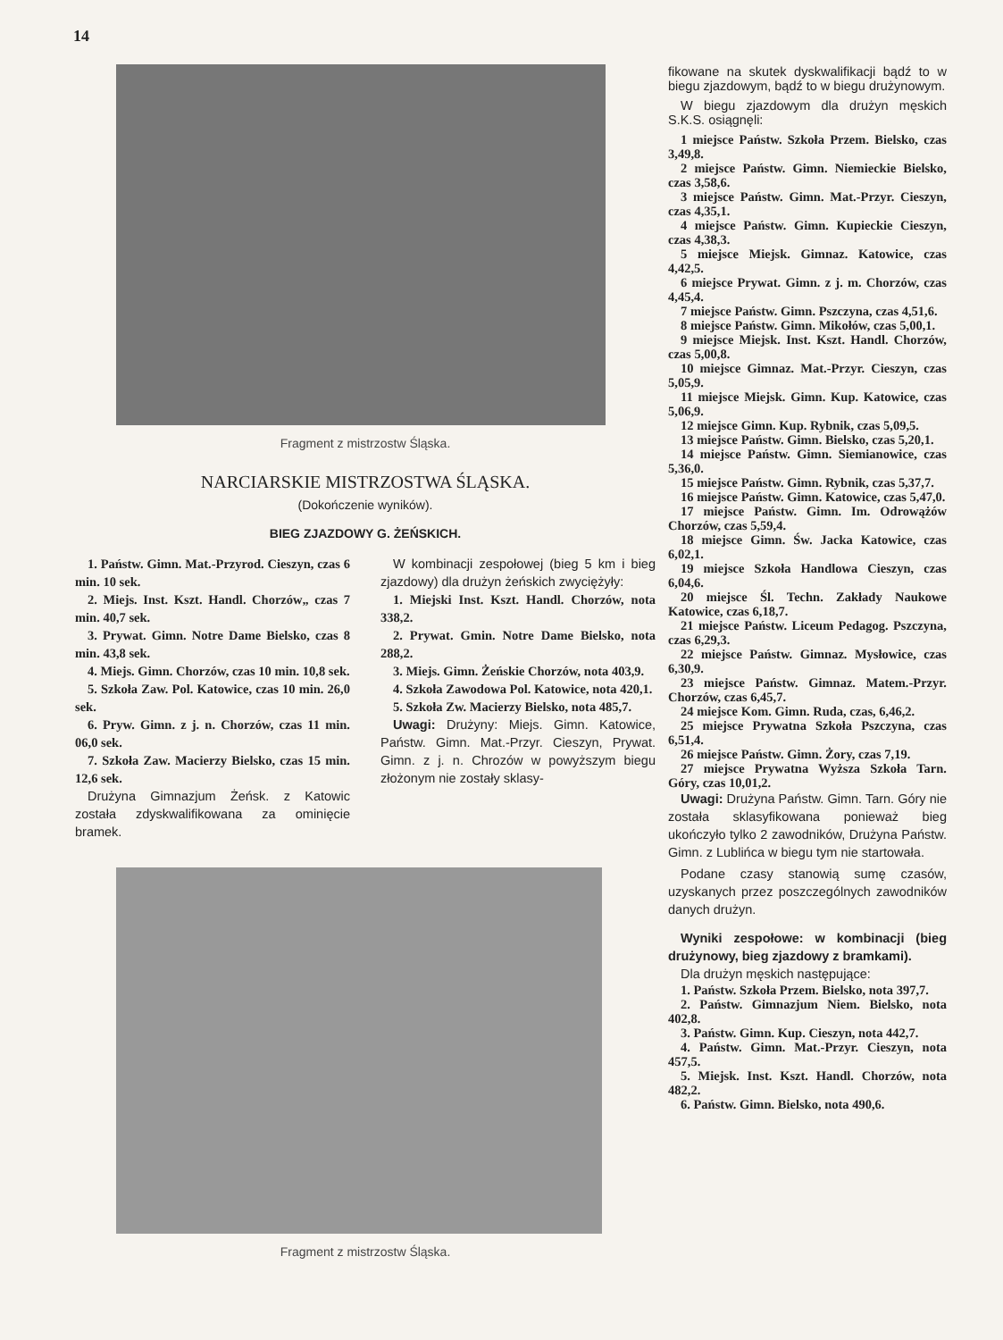14
Fragment z mistrzostw Śląska.
NARCIARSKIE MISTRZOSTWA ŚLĄSKA.
(Dokończenie wyników).
BIEG ZJAZDOWY G. ŻEŃSKICH.
1. Państw. Gimn. Mat.-Przyrod. Cieszyn, czas 6 min. 10 sek.
2. Miejs. Inst. Kszt. Handl. Chorzów„ czas 7 min. 40,7 sek.
3. Prywat. Gimn. Notre Dame Bielsko, czas 8 min. 43,8 sek.
4. Miejs. Gimn. Chorzów, czas 10 min. 10,8 sek.
5. Szkoła Zaw. Pol. Katowice, czas 10 min. 26,0 sek.
6. Pryw. Gimn. z j. n. Chorzów, czas 11 min. 06,0 sek.
7. Szkoła Zaw. Macierzy Bielsko, czas 15 min. 12,6 sek.
Drużyna Gimnazjum Żeńsk. z Katowic została zdyskwalifikowana za ominięcie bramek.
W kombinacji zespołowej (bieg 5 km i bieg zjazdowy) dla drużyn żeńskich zwyciężyły:
1. Miejski Inst. Kszt. Handl. Chorzów, nota 338,2.
2. Prywat. Gmin. Notre Dame Bielsko, nota 288,2.
3. Miejs. Gimn. Żeńskie Chorzów, nota 403,9.
4. Szkoła Zawodowa Pol. Katowice, nota 420,1.
5. Szkoła Zw. Macierzy Bielsko, nota 485,7.
Uwagi: Drużyny: Miejs. Gimn. Katowice, Państw. Gimn. Mat.-Przyr. Cieszyn, Prywat. Gimn. z j. n. Chrozów w powyższym biegu złożonym nie zostały sklasy-
Fragment z mistrzostw Śląska.
fikowane na skutek dyskwalifikacji bądź to w biegu zjazdowym, bądź to w biegu drużynowym.
W biegu zjazdowym dla drużyn męskich S.K.S. osiągnęli:
1 miejsce Państw. Szkoła Przem. Bielsko, czas 3,49,8.
2 miejsce Państw. Gimn. Niemieckie Bielsko, czas 3,58,6.
3 miejsce Państw. Gimn. Mat.-Przyr. Cieszyn, czas 4,35,1.
4 miejsce Państw. Gimn. Kupieckie Cieszyn, czas 4,38,3.
5 miejsce Miejsk. Gimnaz. Katowice, czas 4,42,5.
6 miejsce Prywat. Gimn. z j. m. Chorzów, czas 4,45,4.
7 miejsce Państw. Gimn. Pszczyna, czas 4,51,6.
8 miejsce Państw. Gimn. Mikołów, czas 5,00,1.
9 miejsce Miejsk. Inst. Kszt. Handl. Chorzów, czas 5,00,8.
10 miejsce Gimnaz. Mat.-Przyr. Cieszyn, czas 5,05,9.
11 miejsce Miejsk. Gimn. Kup. Katowice, czas 5,06,9.
12 miejsce Gimn. Kup. Rybnik, czas 5,09,5.
13 miejsce Państw. Gimn. Bielsko, czas 5,20,1.
14 miejsce Państw. Gimn. Siemianowice, czas 5,36,0.
15 miejsce Państw. Gimn. Rybnik, czas 5,37,7.
16 miejsce Państw. Gimn. Katowice, czas 5,47,0.
17 miejsce Państw. Gimn. Im. Odrowążów Chorzów, czas 5,59,4.
18 miejsce Gimn. Św. Jacka Katowice, czas 6,02,1.
19 miejsce Szkoła Handlowa Cieszyn, czas 6,04,6.
20 miejsce Śl. Techn. Zakłady Naukowe Katowice, czas 6,18,7.
21 miejsce Państw. Liceum Pedagog. Pszczyna, czas 6,29,3.
22 miejsce Państw. Gimnaz. Mysłowice, czas 6,30,9.
23 miejsce Państw. Gimnaz. Matem.-Przyr. Chorzów, czas 6,45,7.
24 miejsce Kom. Gimn. Ruda, czas, 6,46,2.
25 miejsce Prywatna Szkoła Pszczyna, czas 6,51,4.
26 miejsce Państw. Gimn. Żory, czas 7,19.
27 miejsce Prywatna Wyższa Szkoła Tarn. Góry, czas 10,01,2.
Uwagi: Drużyna Państw. Gimn. Tarn. Góry nie została sklasyfikowana ponieważ bieg ukończyło tylko 2 zawodników, Drużyna Państw. Gimn. z Lublińca w biegu tym nie startowała.
Podane czasy stanowią sumę czasów, uzyskanych przez poszczególnych zawodników danych drużyn.
Wyniki zespołowe: w kombinacji (bieg drużynowy, bieg zjazdowy z bramkami).
Dla drużyn męskich następujące:
1. Państw. Szkoła Przem. Bielsko, nota 397,7.
2. Państw. Gimnazjum Niem. Bielsko, nota 402,8.
3. Państw. Gimn. Kup. Cieszyn, nota 442,7.
4. Państw. Gimn. Mat.-Przyr. Cieszyn, nota 457,5.
5. Miejsk. Inst. Kszt. Handl. Chorzów, nota 482,2.
6. Państw. Gimn. Bielsko, nota 490,6.